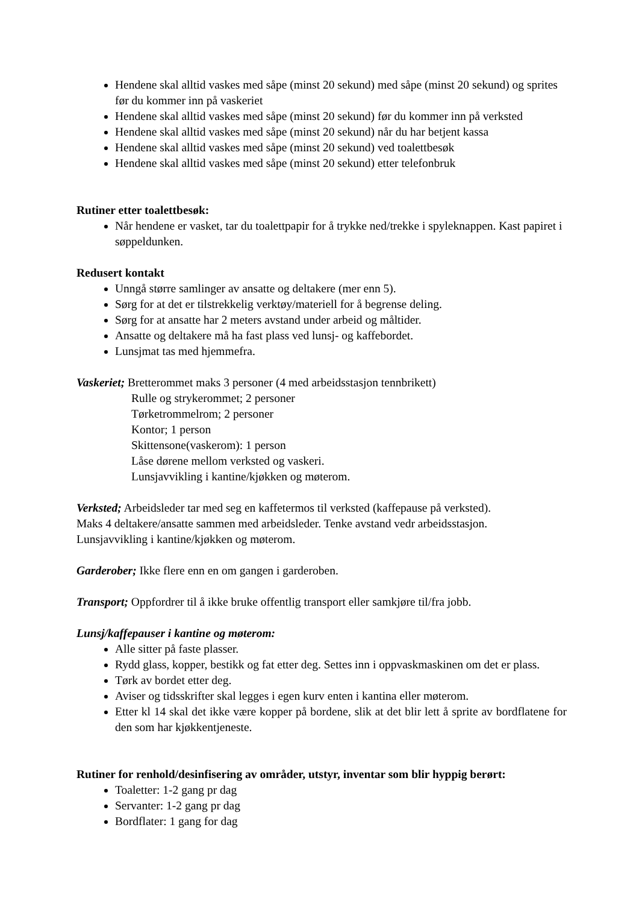Hendene skal alltid vaskes med såpe (minst 20 sekund) med såpe (minst 20 sekund) og sprites før du kommer inn på vaskeriet
Hendene skal alltid vaskes med såpe (minst 20 sekund) før du kommer inn på verksted
Hendene skal alltid vaskes med såpe (minst 20 sekund) når du har betjent kassa
Hendene skal alltid vaskes med såpe (minst 20 sekund) ved toalettbesøk
Hendene skal alltid vaskes med såpe (minst 20 sekund) etter telefonbruk
Rutiner etter toalettbesøk:
Når hendene er vasket, tar du toalettpapir for å trykke ned/trekke i spyleknappen. Kast papiret i søppeldunken.
Redusert kontakt
Unngå større samlinger av ansatte og deltakere (mer enn 5).
Sørg for at det er tilstrekkelig verktøy/materiell for å begrense deling.
Sørg for at ansatte har 2 meters avstand under arbeid og måltider.
Ansatte og deltakere må ha fast plass ved lunsj- og kaffebordet.
Lunsjmat tas med hjemmefra.
Vaskeriet; Bretterommet maks 3 personer (4 med arbeidsstasjon tennbrikett)
Rulle og strykerommet; 2 personer
Tørketrommelrom; 2 personer
Kontor; 1 person
Skittensone(vaskerom): 1 person
Låse dørene mellom verksted og vaskeri.
Lunsjavvikling i kantine/kjøkken og møterom.
Verksted; Arbeidsleder tar med seg en kaffetermos til verksted (kaffepause på verksted).
Maks 4 deltakere/ansatte sammen med arbeidsleder. Tenke avstand vedr arbeidsstasjon.
Lunsjavvikling i kantine/kjøkken og møterom.
Garderober; Ikke flere enn en om gangen i garderoben.
Transport; Oppfordrer til å ikke bruke offentlig transport eller samkjøre til/fra jobb.
Lunsj/kaffepauser i kantine og møterom:
Alle sitter på faste plasser.
Rydd glass, kopper, bestikk og fat etter deg. Settes inn i oppvaskmaskinen om det er plass.
Tørk av bordet etter deg.
Aviser og tidsskrifter skal legges i egen kurv enten i kantina eller møterom.
Etter kl 14 skal det ikke være kopper på bordene, slik at det blir lett å sprite av bordflatene for den som har kjøkkentjeneste.
Rutiner for renhold/desinfisering av områder, utstyr, inventar som blir hyppig berørt:
Toaletter: 1-2 gang pr dag
Servanter: 1-2 gang pr dag
Bordflater: 1 gang for dag